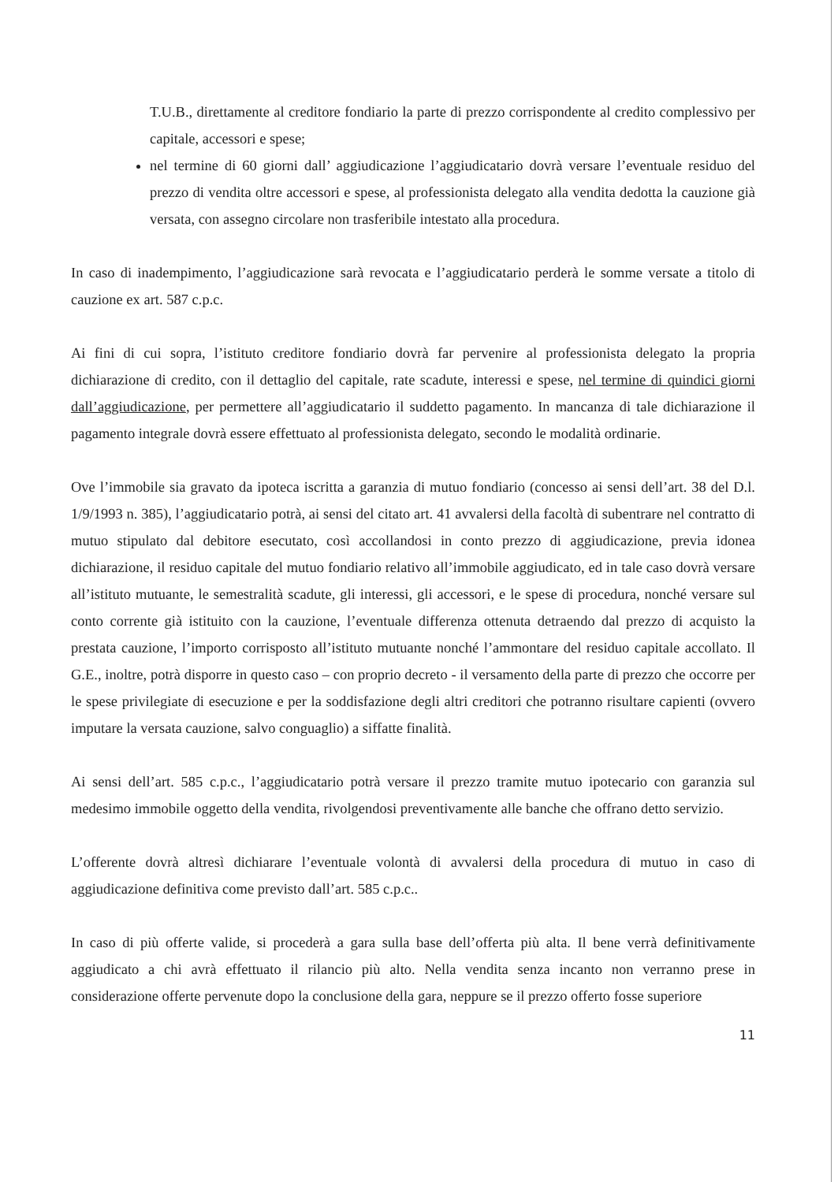T.U.B., direttamente al creditore fondiario la parte di prezzo corrispondente al credito complessivo per capitale, accessori e spese;
nel termine di 60 giorni dall’ aggiudicazione l’aggiudicatario dovrà versare l’eventuale residuo del prezzo di vendita oltre accessori e spese, al professionista delegato alla vendita dedotta la cauzione già versata, con assegno circolare non trasferibile intestato alla procedura.
In caso di inadempimento, l’aggiudicazione sarà revocata e l’aggiudicatario perderà le somme versate a titolo di cauzione ex art. 587 c.p.c.
Ai fini di cui sopra, l’istituto creditore fondiario dovrà far pervenire al professionista delegato la propria dichiarazione di credito, con il dettaglio del capitale, rate scadute, interessi e spese, nel termine di quindici giorni dall’aggiudicazione, per permettere all’aggiudicatario il suddetto pagamento. In mancanza di tale dichiarazione il pagamento integrale dovrà essere effettuato al professionista delegato, secondo le modalità ordinarie.
Ove l’immobile sia gravato da ipoteca iscritta a garanzia di mutuo fondiario (concesso ai sensi dell’art. 38 del D.l. 1/9/1993 n. 385), l’aggiudicatario potrà, ai sensi del citato art. 41 avvalersi della facoltà di subentrare nel contratto di mutuo stipulato dal debitore esecutato, così accollandosi in conto prezzo di aggiudicazione, previa idonea dichiarazione, il residuo capitale del mutuo fondiario relativo all’immobile aggiudicato, ed in tale caso dovrà versare all’istituto mutuante, le semestralità scadute, gli interessi, gli accessori, e le spese di procedura, nonché versare sul conto corrente già istituito con la cauzione, l’eventuale differenza ottenuta detraendo dal prezzo di acquisto la prestata cauzione, l’importo corrisposto all’istituto mutuante nonché l’ammontare del residuo capitale accollato. Il G.E., inoltre, potrà disporre in questo caso – con proprio decreto - il versamento della parte di prezzo che occorre per le spese privilegiate di esecuzione e per la soddisfazione degli altri creditori che potranno risultare capienti (ovvero imputare la versata cauzione, salvo conguaglio) a siffatte finalità.
Ai sensi dell’art. 585 c.p.c., l’aggiudicatario potrà versare il prezzo tramite mutuo ipotecario con garanzia sul medesimo immobile oggetto della vendita, rivolgendosi preventivamente alle banche che offrano detto servizio.
L’offerente dovrà altresì dichiarare l’eventuale volontà di avvalersi della procedura di mutuo in caso di aggiudicazione definitiva come previsto dall’art. 585 c.p.c..
In caso di più offerte valide, si procederà a gara sulla base dell’offerta più alta. Il bene verrà definitivamente aggiudicato a chi avrà effettuato il rilancio più alto. Nella vendita senza incanto non verranno prese in considerazione offerte pervenute dopo la conclusione della gara, neppure se il prezzo offerto fosse superiore
11